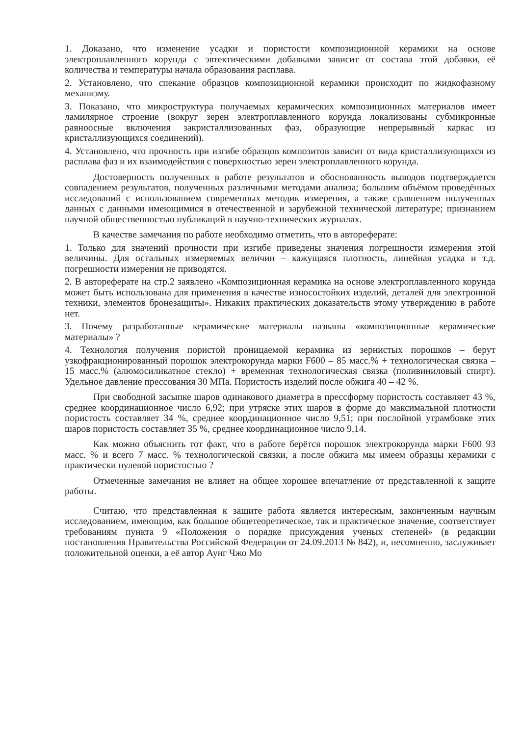1. Доказано, что изменение усадки и пористости композиционной керамики на основе электроплавленного корунда с эвтектическими добавками зависит от состава этой добавки, её количества и температуры начала образования расплава.
2. Установлено, что спекание образцов композиционной керамики происходит по жидкофазному механизму.
3. Показано, что микроструктура получаемых керамических композиционных материалов имеет ламилярное строение (вокруг зерен электроплавленного корунда локализованы субмикронные равноосные включения закристаллизованных фаз, образующие непрерывный каркас из кристаллизующихся соединений).
4. Установлено, что прочность при изгибе образцов композитов зависит от вида кристаллизующихся из расплава фаз и их взаимодействия с поверхностью зерен электроплавленного корунда.
Достоверность полученных в работе результатов и обоснованность выводов подтверждается совпадением результатов, полученных различными методами анализа; большим объёмом проведённых исследований с использованием современных методик измерения, а также сравнением полученных данных с данными имеющимися в отечественной и зарубежной технической литературе; признанием научной общественностью публикаций в научно-технических журналах.
В качестве замечания по работе необходимо отметить, что в автореферате:
1. Только для значений прочности при изгибе приведены значения погрешности измерения этой величины. Для остальных измеряемых величин – кажущаяся плотность, линейная усадка и т.д. погрешности измерения не приводятся.
2. В автореферате на стр.2 заявлено «Композиционная керамика на основе электроплавленного корунда может быть использована для применения в качестве износостойких изделий, деталей для электронной техники, элементов бронезащиты». Никаких практических доказательств этому утверждению в работе нет.
3. Почему разработанные керамические материалы названы «композиционные керамические материалы» ?
4. Технология получения пористой проницаемой керамика из зернистых порошков – берут узкофракционированный порошок электрокорунда марки F600 – 85 масс.% + технологическая связка – 15 масс.% (алюмосиликатное стекло) + временная технологическая связка (поливиниловый спирт). Удельное давление прессования 30 МПа. Пористость изделий после обжига 40 – 42 %.
При свободной засыпке шаров одинакового диаметра в прессформу пористость составляет 43 %, среднее координационное число 6,92; при утряске этих шаров в форме до максимальной плотности пористость составляет 34 %, среднее координационное число 9,51; при послойной утрамбовке этих шаров пористость составляет 35 %, среднее координационное число 9,14.
Как можно объяснить тот факт, что в работе берётся порошок электрокорунда марки F600 93 масс. % и всего 7 масс. % технологической связки, а после обжига мы имеем образцы керамики с практически нулевой пористостью ?
Отмеченные замечания не влияет на общее хорошее впечатление от представленной к защите работы.
Считаю, что представленная к защите работа является интересным, законченным научным исследованием, имеющим, как большое общетеоретическое, так и практическое значение, соответствует требованиям пункта 9 «Положения о порядке присуждения ученых степеней» (в редакции постановления Правительства Российской Федерации от 24.09.2013 № 842), и, несомненно, заслуживает положительной оценки, а её автор Аунг Чжо Мо